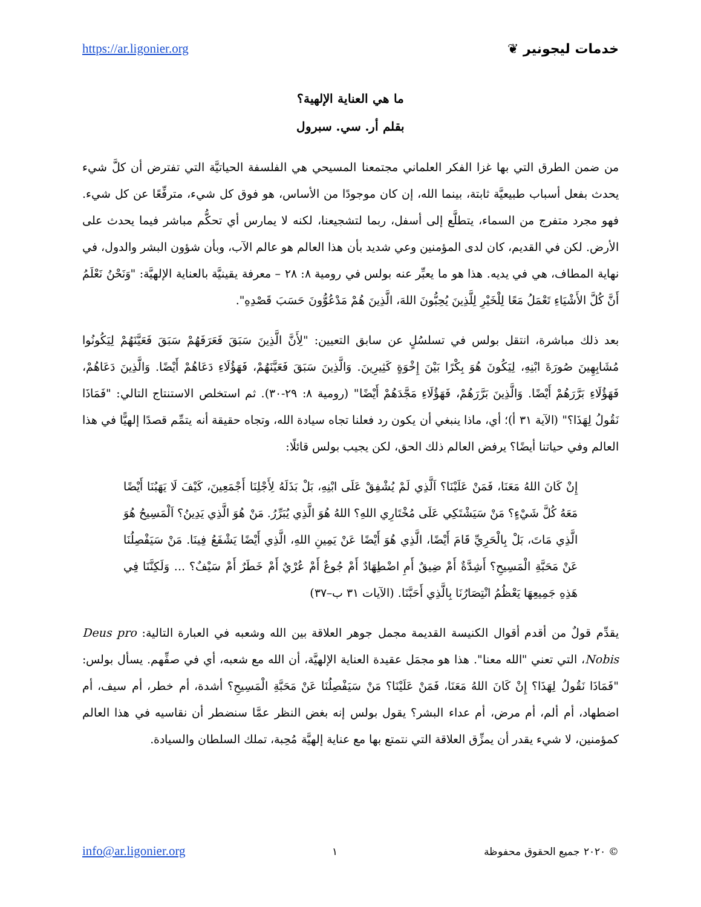https://ar.ligonier.org خدمات ليجونير ❦
ما هي العناية الإلهية؟
بقلم أر. سي. سبرول
من ضمن الطرق التي بها غزا الفكر العلماني مجتمعنا المسيحي هي الفلسفة الحياتيَّة التي تفترض أن كلَّ شيء يحدث بفعل أسباب طبيعيَّة ثابتة، بينما الله، إن كان موجودًا من الأساس، هو فوق كل شيء، مترفِّعًا عن كل شيء. فهو مجرد متفرج من السماء، يتطلَّع إلى أسفل، ربما لتشجيعنا، لكنه لا يمارس أي تحكُّم مباشر فيما يحدث على الأرض. لكن في القديم، كان لدى المؤمنين وعي شديد بأن هذا العالم هو عالم الآب، وبأن شؤون البشر والدول، في نهاية المطاف، هي في يديه. هذا هو ما يعبِّر عنه بولس في رومية ٨: ٢٨ – معرفة يقينيَّة بالعناية الإلهيَّة: "وَنَحْنُ نَعْلَمُ أَنَّ كُلَّ الأَشْيَاءِ تَعْمَلُ مَعًا لِلْخَيْرِ لِلَّذِينَ يُحِبُّونَ اللهَ، الَّذِينَ هُمْ مَدْعُوُّونَ حَسَبَ قَصْدِهِ".
بعد ذلك مباشرة، انتقل بولس في تسلسُلٍ عن سابق التعيين: "لِأَنَّ الَّذِينَ سَبَقَ فَعَرَفَهُمْ سَبَقَ فَعَيَّنَهُمْ لِيَكُونُوا مُشَابِهِينَ صُورَةَ ابْنِهِ، لِيَكُونَ هُوَ بِكْرًا بَيْنَ إِخْوَةٍ كَثِيرِينَ. وَالَّذِينَ سَبَقَ فَعَيَّنَهُمْ، فَهَؤُلَاءِ دَعَاهُمْ أَيْضًا. وَالَّذِينَ دَعَاهُمْ، فَهَؤُلَاءِ بَرَّرَهُمْ أَيْضًا. وَالَّذِينَ بَرَّرَهُمْ، فَهَؤُلَاءِ مَجَّدَهُمْ أَيْضًا" (رومية ٨: ٢٩-٣٠). ثم استخلص الاستنتاج التالي: "فَمَاذَا نَقُولُ لِهَذَا؟" (الآية ٣١ أ)؛ أي، ماذا ينبغي أن يكون رد فعلنا تجاه سيادة الله، وتجاه حقيقة أنه يتمِّم قصدًا إلهيًّا في هذا العالم وفي حياتنا أيضًا؟ يرفض العالم ذلك الحق، لكن يجيب بولس قائلًا:
إِنْ كَانَ اللهُ مَعَنَا، فَمَنْ عَلَيْنَا؟ اَلَّذِي لَمْ يُشْفِقْ عَلَى ابْنِهِ، بَلْ بَذَلَهُ لِأَجْلِنَا أَجْمَعِينَ، كَيْفَ لَا يَهَبُنَا أَيْضًا مَعَهُ كُلَّ شَيْءٍ؟ مَنْ سَيَشْتَكِي عَلَى مُخْتَارِي اللهِ؟ اللهُ هُوَ الَّذِي يُبَرِّرُ. مَنْ هُوَ الَّذِي يَدِينُ؟ اَلْمَسِيحُ هُوَ الَّذِي مَاتَ، بَلْ بِالْحَرِيِّ قَامَ أَيْضًا، الَّذِي هُوَ أَيْضًا عَنْ يَمِينِ اللهِ، الَّذِي أَيْضًا يَشْفَعُ فِينَا. مَنْ سَيَفْصِلُنَا عَنْ مَحَبَّةِ الْمَسِيحِ؟ أَشِدَّةٌ أَمْ ضِيقٌ أَمِ اضْطِهَادٌ أَمْ جُوعٌ أَمْ عُرْيٌ أَمْ خَطَرٌ أَمْ سَيْفٌ؟ ... وَلَكِنَّنَا فِي هَذِهِ جَمِيعِهَا يَعْظُمُ انْتِصَارُنَا بِالَّذِي أَحَبَّنَا. (الآيات ٣١ ب–٣٧)
يقدِّم قولٌ من أقدم أقوال الكنيسة القديمة مجمل جوهر العلاقة بين الله وشعبه في العبارة التالية: Deus pro Nobis، التي تعني "الله معنا". هذا هو مجمَل عقيدة العناية الإلهيَّة، أن الله مع شعبه، أي في صفِّهم. يسأل بولس: "فَمَاذَا نَقُولُ لِهَذَا؟ إِنْ كَانَ اللهُ مَعَنَا، فَمَنْ عَلَيْنَا؟ مَنْ سَيَفْصِلُنَا عَنْ مَحَبَّةِ الْمَسِيحِ؟ أشدة، أم خطر، أم سيف، أم اضطهاد، أم ألم، أم مرض، أم عداء البشر؟ يقول بولس إنه بغض النظر عمَّا سنضطر أن نقاسيه في هذا العالم كمؤمنين، لا شيء يقدر أن يمزِّق العلاقة التي نتمتع بها مع عناية إلهيَّة مُحِبة، تملك السلطان والسيادة.
info@ar.ligonier.org ١ © ٢٠٢٠ جميع الحقوق محفوظة